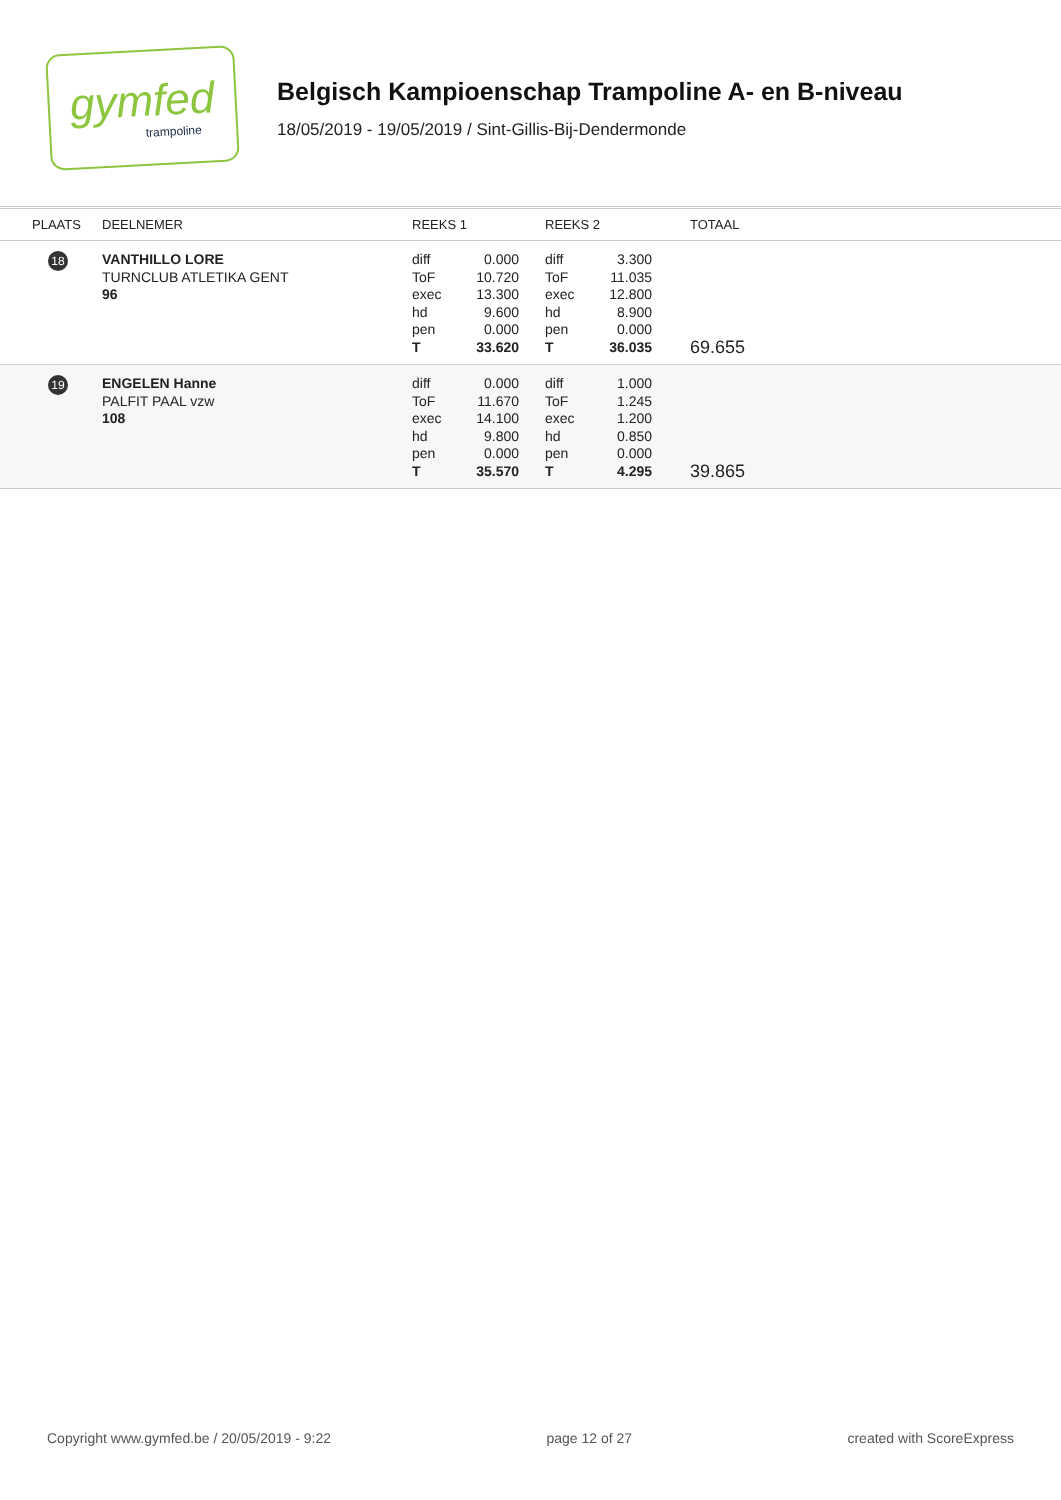gymfed
trampoline
Belgisch Kampioenschap Trampoline A- en B-niveau
18/05/2019 - 19/05/2019 / Sint-Gillis-Bij-Dendermonde
| PLAATS | DEELNEMER | REEKS 1 | REEKS 2 | TOTAAL |
| --- | --- | --- | --- | --- |
| 18 | VANTHILLO LORE TURNCLUB ATLETIKA GENT 96 | diff 0.000 ToF 10.720 exec 13.300 hd 9.600 pen 0.000 T 33.620 | diff 3.300 ToF 11.035 exec 12.800 hd 8.900 pen 0.000 T 36.035 | 69.655 |
| 19 | ENGELEN Hanne PALFIT PAAL vzw 108 | diff 0.000 ToF 11.670 exec 14.100 hd 9.800 pen 0.000 T 35.570 | diff 1.000 ToF 1.245 exec 1.200 hd 0.850 pen 0.000 T 4.295 | 39.865 |
Copyright www.gymfed.be / 20/05/2019 - 9:22 page 12 of 27 created with ScoreExpress